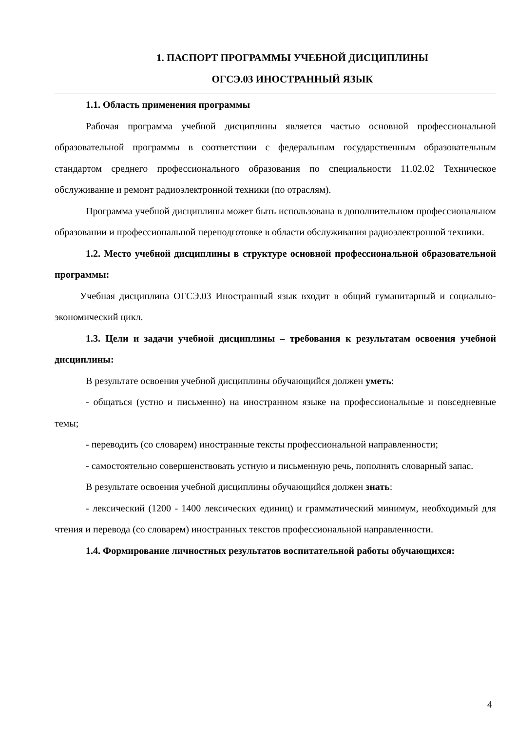1. ПАСПОРТ ПРОГРАММЫ УЧЕБНОЙ ДИСЦИПЛИНЫ
ОГСЭ.03 ИНОСТРАННЫЙ ЯЗЫК
1.1. Область применения программы
Рабочая программа учебной дисциплины является частью основной профессиональной образовательной программы в соответствии с федеральным государственным образовательным стандартом среднего профессионального образования по специальности 11.02.02 Техническое обслуживание и ремонт радиоэлектронной техники (по отраслям).
Программа учебной дисциплины может быть использована в дополнительном профессиональном образовании и профессиональной переподготовке в области обслуживания радиоэлектронной техники.
1.2. Место учебной дисциплины в структуре основной профессиональной образовательной программы:
Учебная дисциплина ОГСЭ.03 Иностранный язык входит в общий гуманитарный и социально-экономический цикл.
1.3. Цели и задачи учебной дисциплины – требования к результатам освоения учебной дисциплины:
В результате освоения учебной дисциплины обучающийся должен уметь:
- общаться (устно и письменно) на иностранном языке на профессиональные и повседневные темы;
- переводить (со словарем) иностранные тексты профессиональной направленности;
- самостоятельно совершенствовать устную и письменную речь, пополнять словарный запас.
В результате освоения учебной дисциплины обучающийся должен знать:
- лексический (1200 - 1400 лексических единиц) и грамматический минимум, необходимый для чтения и перевода (со словарем) иностранных текстов профессиональной направленности.
1.4. Формирование личностных результатов воспитательной работы обучающихся:
4